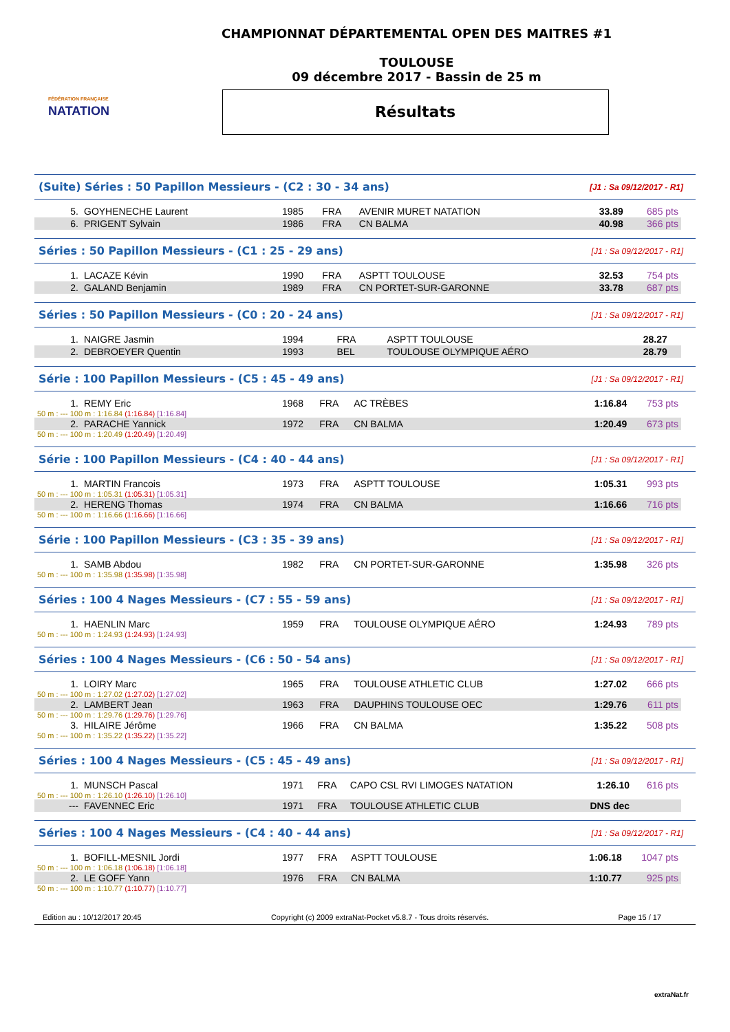FÉDÉRATION FRANÇAISE
NATATION
CHAMPIONNAT DÉPARTEMENTAL OPEN DES MAITRES #1
TOULOUSE
09 décembre 2017 - Bassin de 25 m
Résultats
(Suite) Séries : 50 Papillon Messieurs - (C2 : 30 - 34 ans) [J1 : Sa 09/12/2017 - R1]
| 5. | GOYHENECHE Laurent | 1985 | FRA | AVENIR MURET NATATION | 33.89 | 685 pts |
| 6. | PRIGENT Sylvain | 1986 | FRA | CN BALMA | 40.98 | 366 pts |
Séries : 50 Papillon Messieurs - (C1 : 25 - 29 ans) [J1 : Sa 09/12/2017 - R1]
| 1. | LACAZE Kévin | 1990 | FRA | ASPTT TOULOUSE | 32.53 | 754 pts |
| 2. | GALAND Benjamin | 1989 | FRA | CN PORTET-SUR-GARONNE | 33.78 | 687 pts |
Séries : 50 Papillon Messieurs - (C0 : 20 - 24 ans) [J1 : Sa 09/12/2017 - R1]
| 1. | NAIGRE Jasmin | 1994 | FRA | ASPTT TOULOUSE | 28.27 | |
| 2. | DEBROEYER Quentin | 1993 | BEL | TOULOUSE OLYMPIQUE AÉRO | 28.79 | |
Série : 100 Papillon Messieurs - (C5 : 45 - 49 ans) [J1 : Sa 09/12/2017 - R1]
| 1. | REMY Eric | 1968 | FRA | AC TRÈBES | 1:16.84 | 753 pts |
| 50 m : --- 100 m : 1:16.84 (1:16.84) [1:16.84] | | | | | | |
| 2. | PARACHE Yannick | 1972 | FRA | CN BALMA | 1:20.49 | 673 pts |
| 50 m : --- 100 m : 1:20.49 (1:20.49) [1:20.49] | | | | | | |
Série : 100 Papillon Messieurs - (C4 : 40 - 44 ans) [J1 : Sa 09/12/2017 - R1]
| 1. | MARTIN Francois | 1973 | FRA | ASPTT TOULOUSE | 1:05.31 | 993 pts |
| 50 m : --- 100 m : 1:05.31 (1:05.31) [1:05.31] | | | | | | |
| 2. | HERENG Thomas | 1974 | FRA | CN BALMA | 1:16.66 | 716 pts |
| 50 m : --- 100 m : 1:16.66 (1:16.66) [1:16.66] | | | | | | |
Série : 100 Papillon Messieurs - (C3 : 35 - 39 ans) [J1 : Sa 09/12/2017 - R1]
| 1. | SAMB Abdou | 1982 | FRA | CN PORTET-SUR-GARONNE | 1:35.98 | 326 pts |
| 50 m : --- 100 m : 1:35.98 (1:35.98) [1:35.98] | | | | | | |
Séries : 100 4 Nages Messieurs - (C7 : 55 - 59 ans) [J1 : Sa 09/12/2017 - R1]
| 1. | HAENLIN Marc | 1959 | FRA | TOULOUSE OLYMPIQUE AÉRO | 1:24.93 | 789 pts |
| 50 m : --- 100 m : 1:24.93 (1:24.93) [1:24.93] | | | | | | |
Séries : 100 4 Nages Messieurs - (C6 : 50 - 54 ans) [J1 : Sa 09/12/2017 - R1]
| 1. | LOIRY Marc | 1965 | FRA | TOULOUSE ATHLETIC CLUB | 1:27.02 | 666 pts |
| 50 m : --- 100 m : 1:27.02 (1:27.02) [1:27.02] | | | | | | |
| 2. | LAMBERT Jean | 1963 | FRA | DAUPHINS TOULOUSE OEC | 1:29.76 | 611 pts |
| 50 m : --- 100 m : 1:29.76 (1:29.76) [1:29.76] | | | | | | |
| 3. | HILAIRE Jérôme | 1966 | FRA | CN BALMA | 1:35.22 | 508 pts |
| 50 m : --- 100 m : 1:35.22 (1:35.22) [1:35.22] | | | | | | |
Séries : 100 4 Nages Messieurs - (C5 : 45 - 49 ans) [J1 : Sa 09/12/2017 - R1]
| 1. | MUNSCH Pascal | 1971 | FRA | CAPO CSL RVI LIMOGES NATATION | 1:26.10 | 616 pts |
| 50 m : --- 100 m : 1:26.10 (1:26.10) [1:26.10] | | | | | | |
| --- | FAVENNEC Eric | 1971 | FRA | TOULOUSE ATHLETIC CLUB | DNS dec | |
Séries : 100 4 Nages Messieurs - (C4 : 40 - 44 ans) [J1 : Sa 09/12/2017 - R1]
| 1. | BOFILL-MESNIL Jordi | 1977 | FRA | ASPTT TOULOUSE | 1:06.18 | 1047 pts |
| 50 m : --- 100 m : 1:06.18 (1:06.18) [1:06.18] | | | | | | |
| 2. | LE GOFF Yann | 1976 | FRA | CN BALMA | 1:10.77 | 925 pts |
| 50 m : --- 100 m : 1:10.77 (1:10.77) [1:10.77] | | | | | | |
Edition au : 10/12/2017 20:45 Copyright (c) 2009 extraNat-Pocket v5.8.7 - Tous droits réservés. Page 15 / 17
extraNat.fr